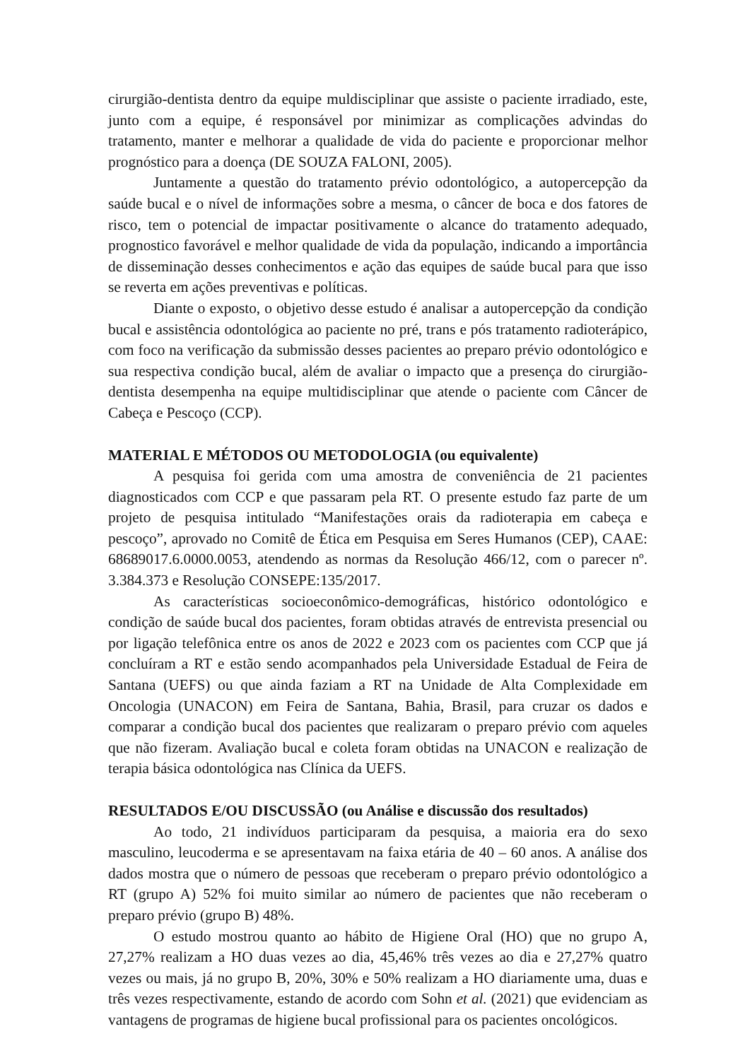cirurgião-dentista dentro da equipe muldisciplinar que assiste o paciente irradiado, este, junto com a equipe, é responsável por minimizar as complicações advindas do tratamento, manter e melhorar a qualidade de vida do paciente e proporcionar melhor prognóstico para a doença (DE SOUZA FALONI, 2005).
Juntamente a questão do tratamento prévio odontológico, a autopercepção da saúde bucal e o nível de informações sobre a mesma, o câncer de boca e dos fatores de risco, tem o potencial de impactar positivamente o alcance do tratamento adequado, prognostico favorável e melhor qualidade de vida da população, indicando a importância de disseminação desses conhecimentos e ação das equipes de saúde bucal para que isso se reverta em ações preventivas e políticas.
Diante o exposto, o objetivo desse estudo é analisar a autopercepção da condição bucal e assistência odontológica ao paciente no pré, trans e pós tratamento radioterápico, com foco na verificação da submissão desses pacientes ao preparo prévio odontológico e sua respectiva condição bucal, além de avaliar o impacto que a presença do cirurgião-dentista desempenha na equipe multidisciplinar que atende o paciente com Câncer de Cabeça e Pescoço (CCP).
MATERIAL E MÉTODOS OU METODOLOGIA (ou equivalente)
A pesquisa foi gerida com uma amostra de conveniência de 21 pacientes diagnosticados com CCP e que passaram pela RT. O presente estudo faz parte de um projeto de pesquisa intitulado “Manifestações orais da radioterapia em cabeça e pescoço”, aprovado no Comitê de Ética em Pesquisa em Seres Humanos (CEP), CAAE: 68689017.6.0000.0053, atendendo as normas da Resolução 466/12, com o parecer nº. 3.384.373 e Resolução CONSEPE:135/2017.
As características socioeconômico-demográficas, histórico odontológico e condição de saúde bucal dos pacientes, foram obtidas através de entrevista presencial ou por ligação telefônica entre os anos de 2022 e 2023 com os pacientes com CCP que já concluíram a RT e estão sendo acompanhados pela Universidade Estadual de Feira de Santana (UEFS) ou que ainda faziam a RT na Unidade de Alta Complexidade em Oncologia (UNACON) em Feira de Santana, Bahia, Brasil, para cruzar os dados e comparar a condição bucal dos pacientes que realizaram o preparo prévio com aqueles que não fizeram. Avaliação bucal e coleta foram obtidas na UNACON e realização de terapia básica odontológica nas Clínica da UEFS.
RESULTADOS E/OU DISCUSSÃO (ou Análise e discussão dos resultados)
Ao todo, 21 indivíduos participaram da pesquisa, a maioria era do sexo masculino, leucoderma e se apresentavam na faixa etária de 40 – 60 anos. A análise dos dados mostra que o número de pessoas que receberam o preparo prévio odontológico a RT (grupo A) 52% foi muito similar ao número de pacientes que não receberam o preparo prévio (grupo B) 48%.
O estudo mostrou quanto ao hábito de Higiene Oral (HO) que no grupo A, 27,27% realizam a HO duas vezes ao dia, 45,46% três vezes ao dia e 27,27% quatro vezes ou mais, já no grupo B, 20%, 30% e 50% realizam a HO diariamente uma, duas e três vezes respectivamente, estando de acordo com Sohn et al. (2021) que evidenciam as vantagens de programas de higiene bucal profissional para os pacientes oncológicos.